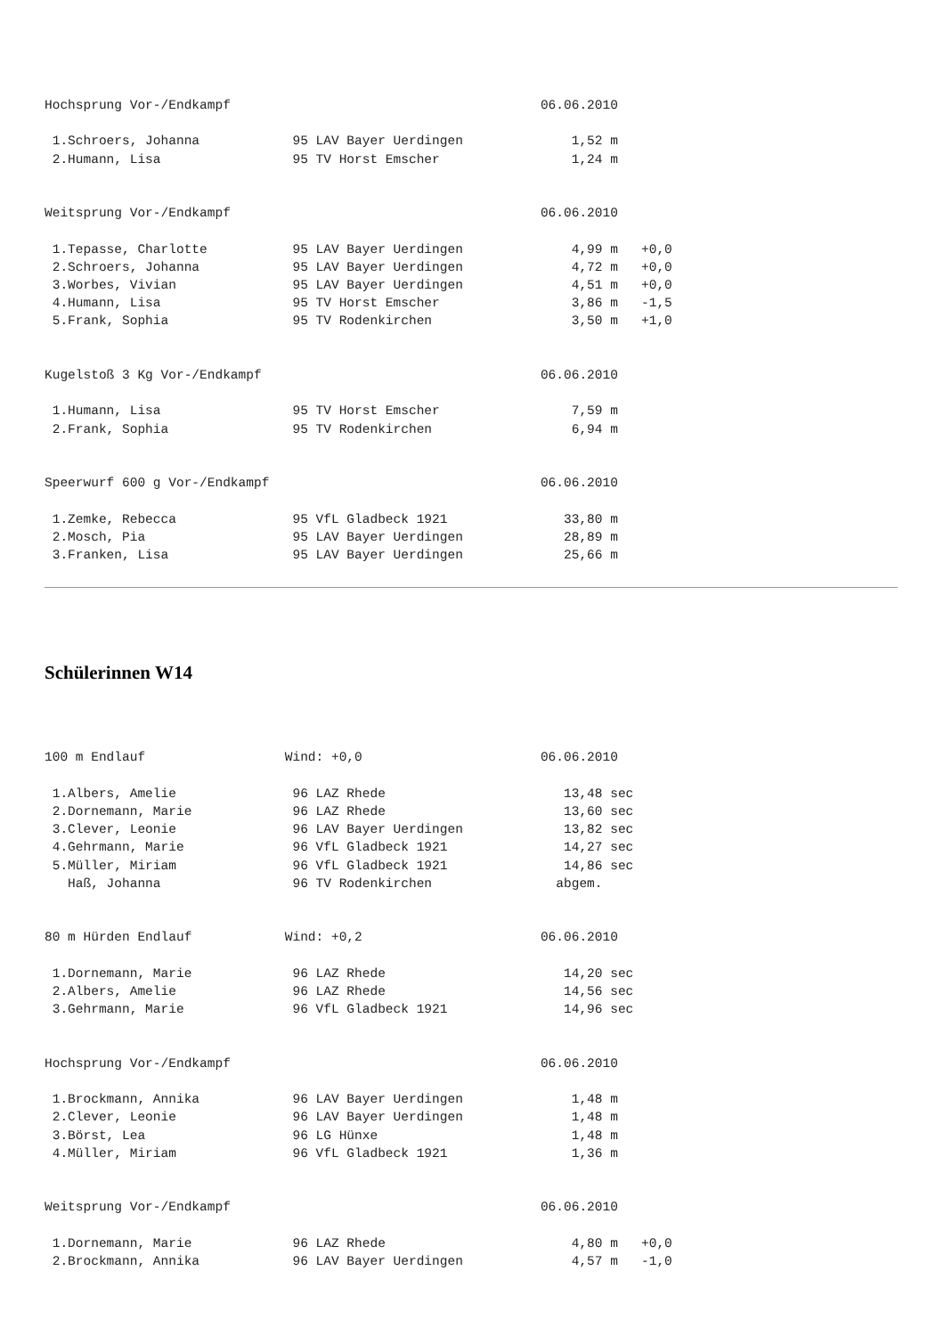Hochsprung Vor-/Endkampf                                        06.06.2010

 1.Schroers, Johanna            95 LAV Bayer Uerdingen              1,52 m
 2.Humann, Lisa                 95 TV Horst Emscher                 1,24 m


Weitsprung Vor-/Endkampf                                        06.06.2010

 1.Tepasse, Charlotte           95 LAV Bayer Uerdingen              4,99 m   +0,0
 2.Schroers, Johanna            95 LAV Bayer Uerdingen              4,72 m   +0,0
 3.Worbes, Vivian               95 LAV Bayer Uerdingen              4,51 m   +0,0
 4.Humann, Lisa                 95 TV Horst Emscher                 3,86 m   -1,5
 5.Frank, Sophia                95 TV Rodenkirchen                  3,50 m   +1,0


Kugelstoß 3 Kg Vor-/Endkampf                                    06.06.2010

 1.Humann, Lisa                 95 TV Horst Emscher                 7,59 m
 2.Frank, Sophia                95 TV Rodenkirchen                  6,94 m


Speerwurf 600 g Vor-/Endkampf                                   06.06.2010

 1.Zemke, Rebecca               95 VfL Gladbeck 1921               33,80 m
 2.Mosch, Pia                   95 LAV Bayer Uerdingen             28,89 m
 3.Franken, Lisa                95 LAV Bayer Uerdingen             25,66 m
Schülerinnen W14
100 m Endlauf                  Wind: +0,0                       06.06.2010

 1.Albers, Amelie               96 LAZ Rhede                       13,48 sec
 2.Dornemann, Marie             96 LAZ Rhede                       13,60 sec
 3.Clever, Leonie               96 LAV Bayer Uerdingen             13,82 sec
 4.Gehrmann, Marie              96 VfL Gladbeck 1921               14,27 sec
 5.Müller, Miriam               96 VfL Gladbeck 1921               14,86 sec
   Haß, Johanna                 96 TV Rodenkirchen                abgem.


80 m Hürden Endlauf            Wind: +0,2                       06.06.2010

 1.Dornemann, Marie             96 LAZ Rhede                       14,20 sec
 2.Albers, Amelie               96 LAZ Rhede                       14,56 sec
 3.Gehrmann, Marie              96 VfL Gladbeck 1921               14,96 sec


Hochsprung Vor-/Endkampf                                        06.06.2010

 1.Brockmann, Annika            96 LAV Bayer Uerdingen              1,48 m
 2.Clever, Leonie               96 LAV Bayer Uerdingen              1,48 m
 3.Börst, Lea                   96 LG Hünxe                         1,48 m
 4.Müller, Miriam               96 VfL Gladbeck 1921                1,36 m


Weitsprung Vor-/Endkampf                                        06.06.2010

 1.Dornemann, Marie             96 LAZ Rhede                        4,80 m   +0,0
 2.Brockmann, Annika            96 LAV Bayer Uerdingen              4,57 m   -1,0